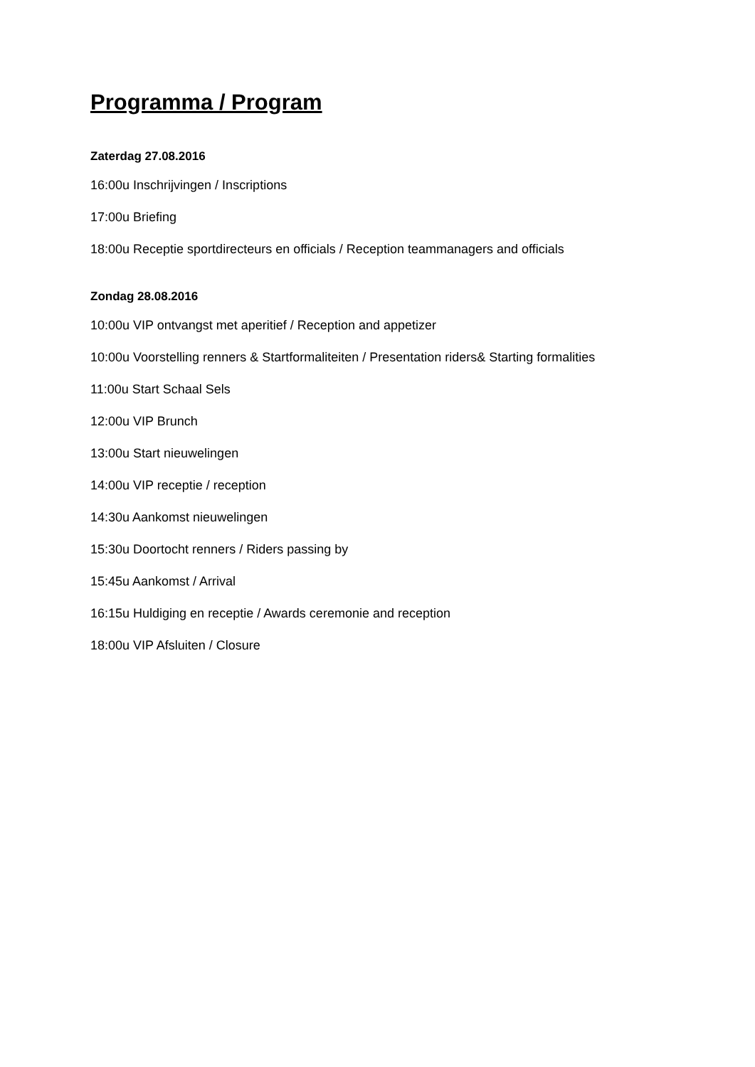Programma / Program
Zaterdag 27.08.2016
16:00u Inschrijvingen / Inscriptions
17:00u Briefing
18:00u Receptie sportdirecteurs en officials / Reception teammanagers and officials
Zondag 28.08.2016
10:00u VIP ontvangst met aperitief / Reception and appetizer
10:00u Voorstelling renners & Startformaliteiten / Presentation riders& Starting formalities
11:00u Start Schaal Sels
12:00u VIP Brunch
13:00u Start nieuwelingen
14:00u VIP receptie / reception
14:30u Aankomst nieuwelingen
15:30u Doortocht renners / Riders passing by
15:45u Aankomst / Arrival
16:15u Huldiging en receptie / Awards ceremonie and reception
18:00u VIP Afsluiten / Closure